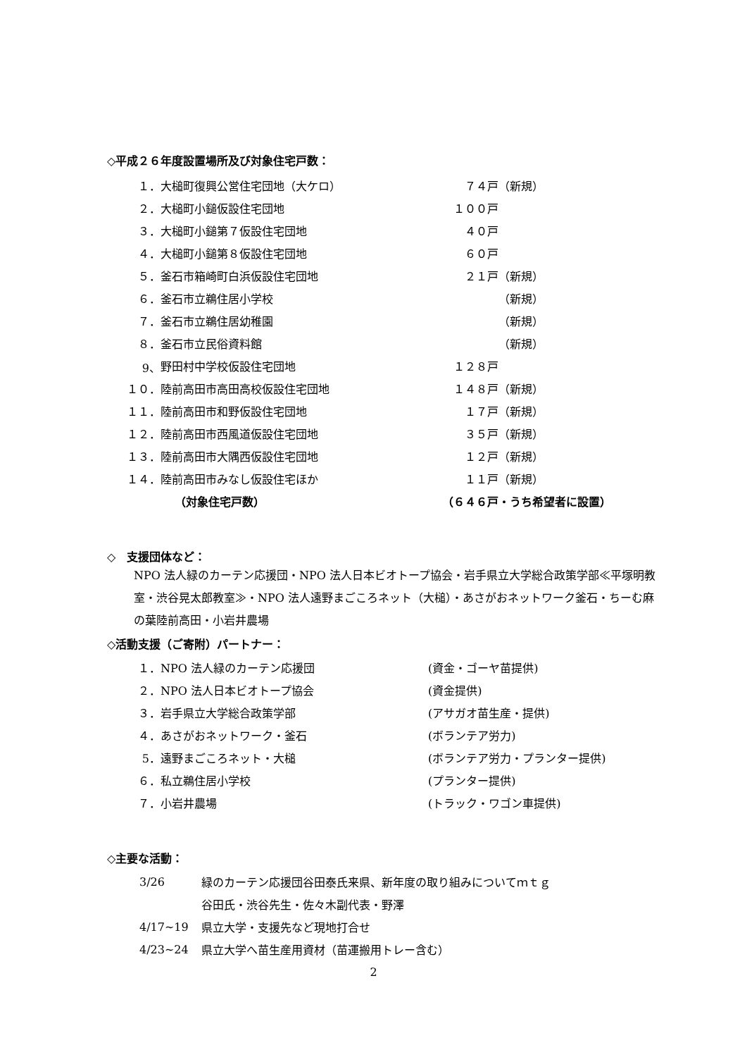◇平成２６年度設置場所及び対象住宅戸数：
| １． | 大槌町復興公営住宅団地（大ケロ） | ７４戸 | （新規） |
| ２． | 大槌町小鎚仮設住宅団地 | １００戸 | |
| ３． | 大槌町小鎚第７仮設住宅団地 | ４０戸 | |
| ４． | 大槌町小鎚第８仮設住宅団地 | ６０戸 | |
| ５． | 釜石市箱崎町白浜仮設住宅団地 | ２１戸 | （新規） |
| ６． | 釜石市立鵜住居小学校 | | （新規） |
| ７． | 釜石市立鵜住居幼稚園 | | （新規） |
| ８． | 釜石市立民俗資料館 | | （新規） |
| 9、 | 野田村中学校仮設住宅団地 | １２８戸 | |
| １０． | 陸前高田市高田高校仮設住宅団地 | １４８戸 | （新規） |
| １１． | 陸前高田市和野仮設住宅団地 | １７戸 | （新規） |
| １２． | 陸前高田市西風道仮設住宅団地 | ３５戸 | （新規） |
| １３． | 陸前高田市大隅西仮設住宅団地 | １２戸 | （新規） |
| １４． | 陸前高田市みなし仮設住宅ほか | １１戸 | （新規） |
| | （対象住宅戸数） | （６４６戸・うち希望者に設置） | |
◇　支援団体など：
NPO 法人緑のカーテン応援団・NPO 法人日本ビオトープ協会・岩手県立大学総合政策学部≪平塚明教室・渋谷晃太郎教室≫・NPO 法人遠野まごころネット（大槌）・あさがおネットワーク釜石・ちーむ麻の葉陸前高田・小岩井農場
◇活動支援（ご寄附）パートナー：
| １． | NPO 法人緑のカーテン応援団 | (資金・ゴーヤ苗提供) |
| ２． | NPO 法人日本ビオトープ協会 | (資金提供) |
| ３． | 岩手県立大学総合政策学部 | (アサガオ苗生産・提供) |
| ４． | あさがおネットワーク・釜石 | (ボランテア労力) |
| 5． | 遠野まごころネット・大槌 | (ボランテア労力・プランター提供) |
| ６． | 私立鵜住居小学校 | (プランター提供) |
| ７． | 小岩井農場 | (トラック・ワゴン車提供) |
◇主要な活動：
| 3/26 | 緑のカーテン応援団谷田泰氏来県、新年度の取り組みについてｍｔｇ |
| | 谷田氏・渋谷先生・佐々木副代表・野澤 |
| 4/17~19 | 県立大学・支援先など現地打合せ |
| 4/23~24 | 県立大学へ苗生産用資材（苗運搬用トレー含む） |
2